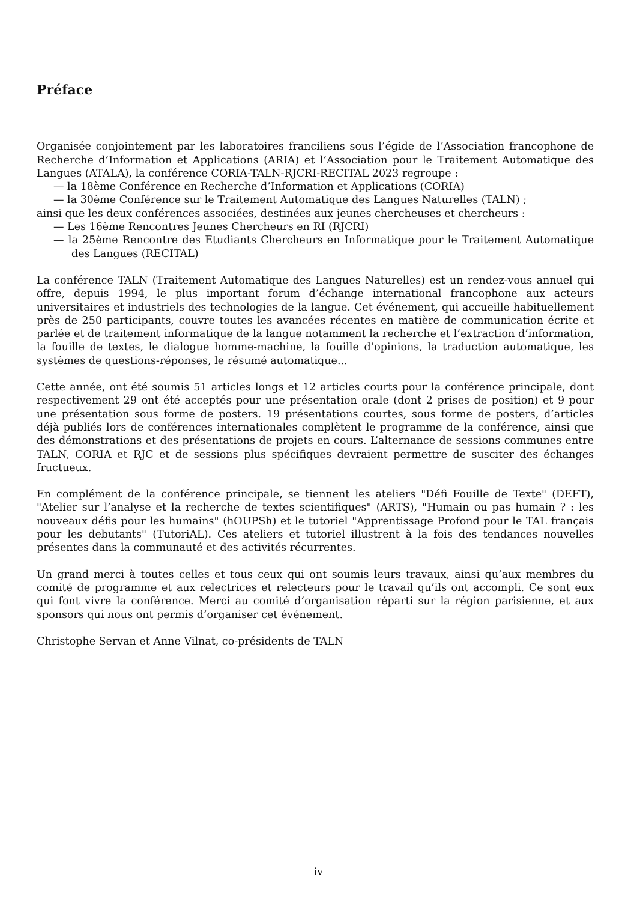Préface
Organisée conjointement par les laboratoires franciliens sous l’égide de l’Association francophone de Recherche d’Information et Applications (ARIA) et l’Association pour le Traitement Automatique des Langues (ATALA), la conférence CORIA-TALN-RJCRI-RECITAL 2023 regroupe :
— la 18ème Conférence en Recherche d’Information et Applications (CORIA)
— la 30ème Conférence sur le Traitement Automatique des Langues Naturelles (TALN) ;
ainsi que les deux conférences associées, destinées aux jeunes chercheuses et chercheurs :
— Les 16ème Rencontres Jeunes Chercheurs en RI (RJCRI)
— la 25ème Rencontre des Etudiants Chercheurs en Informatique pour le Traitement Automatique des Langues (RECITAL)
La conférence TALN (Traitement Automatique des Langues Naturelles) est un rendez-vous annuel qui offre, depuis 1994, le plus important forum d’échange international francophone aux acteurs universitaires et industriels des technologies de la langue. Cet événement, qui accueille habituellement près de 250 participants, couvre toutes les avancées récentes en matière de communication écrite et parlée et de traitement informatique de la langue notamment la recherche et l’extraction d’information, la fouille de textes, le dialogue homme-machine, la fouille d’opinions, la traduction automatique, les systèmes de questions-réponses, le résumé automatique...
Cette année, ont été soumis 51 articles longs et 12 articles courts pour la conférence principale, dont respectivement 29 ont été acceptés pour une présentation orale (dont 2 prises de position) et 9 pour une présentation sous forme de posters. 19 présentations courtes, sous forme de posters, d’articles déjà publiés lors de conférences internationales complètent le programme de la conférence, ainsi que des démonstrations et des présentations de projets en cours. L’alternance de sessions communes entre TALN, CORIA et RJC et de sessions plus spécifiques devraient permettre de susciter des échanges fructueux.
En complément de la conférence principale, se tiennent les ateliers "Défi Fouille de Texte" (DEFT), "Atelier sur l’analyse et la recherche de textes scientifiques" (ARTS), "Humain ou pas humain ? : les nouveaux défis pour les humains" (hOUPSh) et le tutoriel "Apprentissage Profond pour le TAL français pour les debutants" (TutoriAL). Ces ateliers et tutoriel illustrent à la fois des tendances nouvelles présentes dans la communauté et des activités récurrentes.
Un grand merci à toutes celles et tous ceux qui ont soumis leurs travaux, ainsi qu’aux membres du comité de programme et aux relectrices et relecteurs pour le travail qu’ils ont accompli. Ce sont eux qui font vivre la conférence. Merci au comité d’organisation réparti sur la région parisienne, et aux sponsors qui nous ont permis d’organiser cet événement.
Christophe Servan et Anne Vilnat, co-présidents de TALN
iv